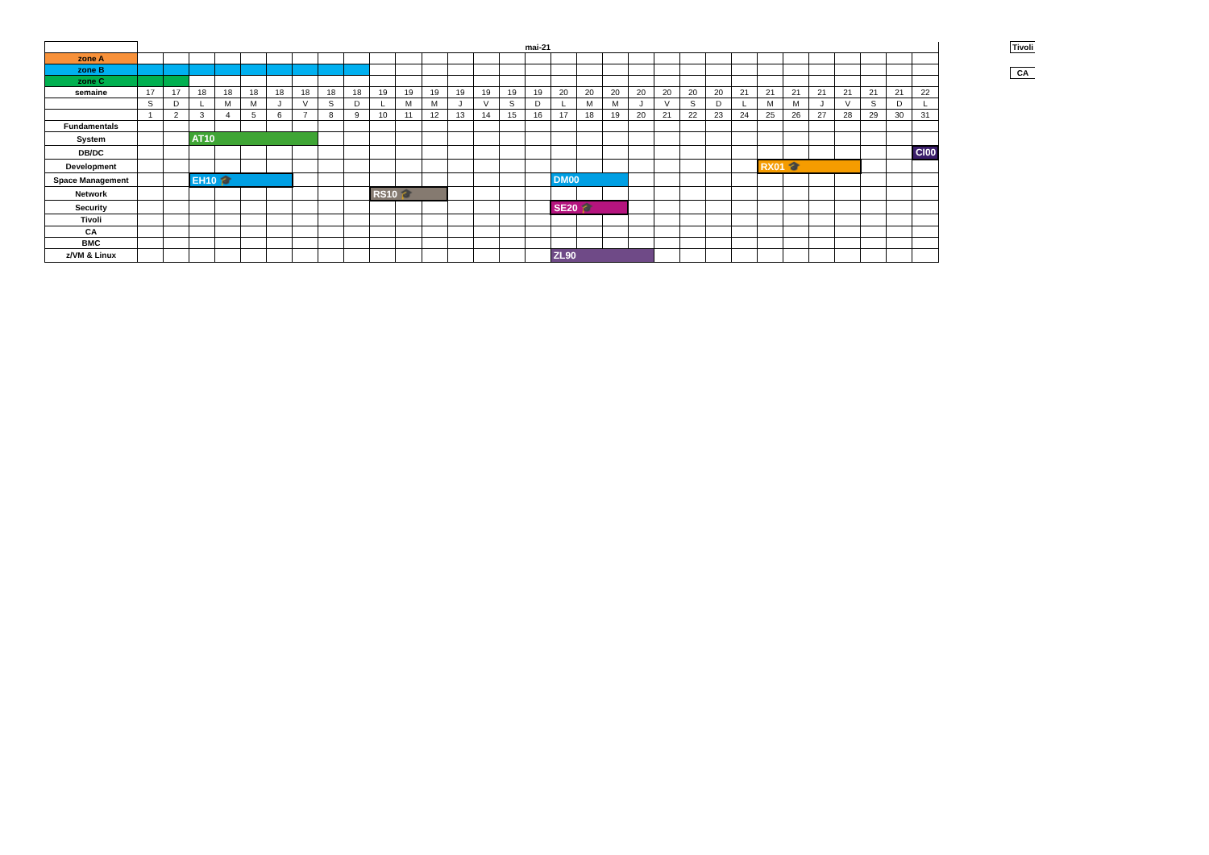| | mai-21 | | | | | | | | | | | | | | | | | | | | | | | | | | | | | | |
| zone A | | | | | | | | | | | | | | | | | | | | | | | | | | | | | | | |
| zone B | | | | | | | | | | | | | | | | | | | | | | | | | | | | | | | |
| zone C | | | | | | | | | | | | | | | | | | | | | | | | | | | | | | | |
| semaine | 17 | 17 | 18 | 18 | 18 | 18 | 18 | 18 | 18 | 19 | 19 | 19 | 19 | 19 | 19 | 19 | 20 | 20 | 20 | 20 | 20 | 20 | 20 | 21 | 21 | 21 | 21 | 21 | 21 | 21 | 22 |
| | S | D | L | M | M | J | V | S | D | L | M | M | J | V | S | D | L | M | M | J | V | S | D | L | M | M | J | V | S | D | L |
| | 1 | 2 | 3 | 4 | 5 | 6 | 7 | 8 | 9 | 10 | 11 | 12 | 13 | 14 | 15 | 16 | 17 | 18 | 19 | 20 | 21 | 22 | 23 | 24 | 25 | 26 | 27 | 28 | 29 | 30 | 31 |
| Fundamentals | | | | | | | | | | | | | | | | | | | | | | | | | | | | | | | |
| System | | | AT10 | | | | | | | | | | | | | | | | | | | | | | | | | | | | |
| DB/DC | | | | | | | | | | | | | | | | | | | | | | | | | | | | | | | CI00 |
| Development | | | | | | | | | | | | | | | | | | | | | | | | | RX01 🎓 | | | | | | |
| Space Management | | | EH10 🎓 | | | | | | | | | | | | | | DM00 | | | | | | | | | | | | | | |
| Network | | | | | | | | | | RS10 🎓 | | | | | | | | | | | | | | | | | | | | | |
| Security | | | | | | | | | | | | | | | | | SE20 🎓 | | | | | | | | | | | | | | |
| Tivoli | | | | | | | | | | | | | | | | | | | | | | | | | | | | | | | |
| CA | | | | | | | | | | | | | | | | | | | | | | | | | | | | | | | |
| BMC | | | | | | | | | | | | | | | | | | | | | | | | | | | | | | | |
| z/VM & Linux | | | | | | | | | | | | | | | | | ZL90 | | | | | | | | | | | | | | |
Tivoli
CA